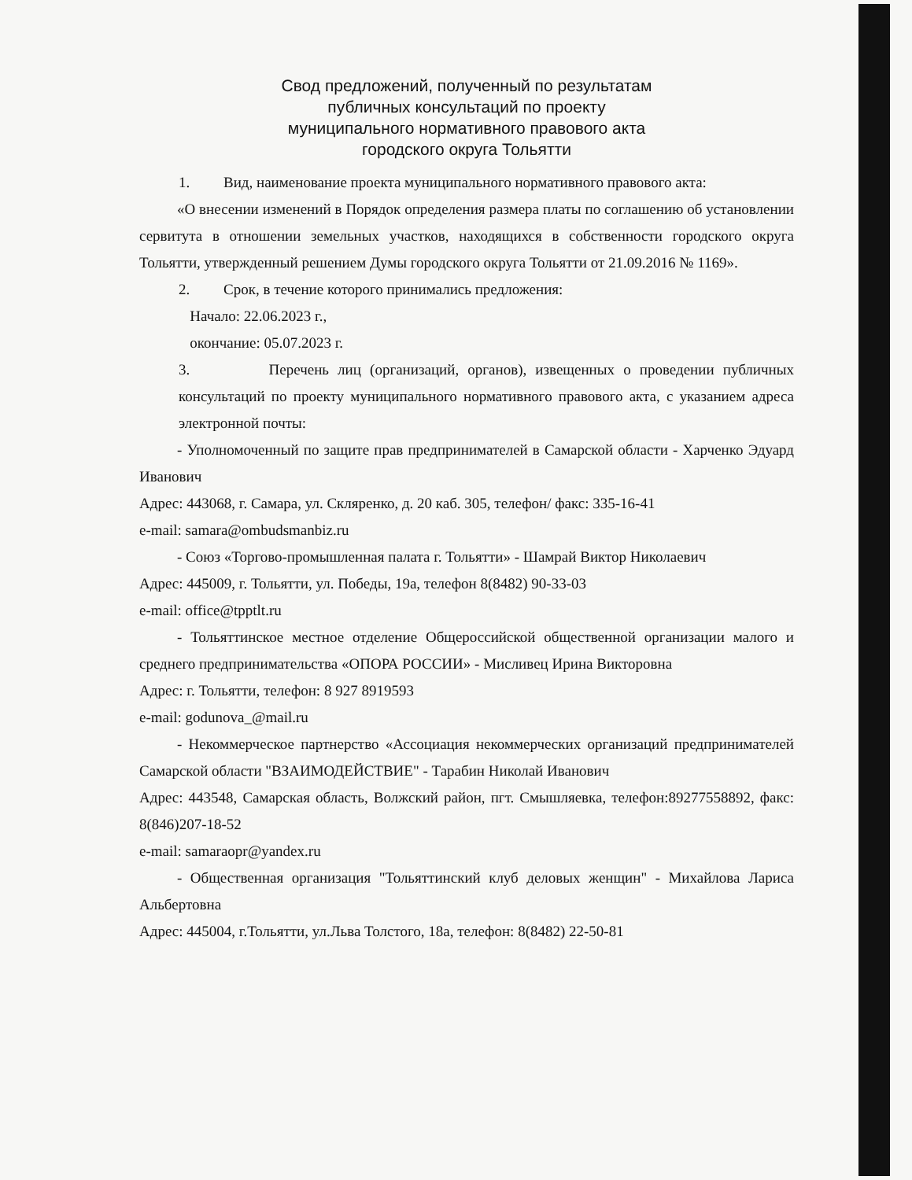Свод предложений, полученный по результатам
публичных консультаций по проекту
муниципального нормативного правового акта
городского округа Тольятти
1. Вид, наименование проекта муниципального нормативного правового акта:
«О внесении изменений в Порядок определения размера платы по соглашению об установлении сервитута в отношении земельных участков, находящихся в собственности городского округа Тольятти, утвержденный решением Думы городского округа Тольятти от 21.09.2016 № 1169».
2. Срок, в течение которого принимались предложения:
Начало: 22.06.2023 г.,
окончание: 05.07.2023 г.
3. Перечень лиц (организаций, органов), извещенных о проведении публичных консультаций по проекту муниципального нормативного правового акта, с указанием адреса электронной почты:
- Уполномоченный по защите прав предпринимателей в Самарской области - Харченко Эдуард Иванович
Адрес: 443068, г. Самара, ул. Скляренко, д. 20 каб. 305, телефон/ факс: 335-16-41
e-mail: samara@ombudsmanbiz.ru
- Союз «Торгово-промышленная палата г. Тольятти» - Шамрай Виктор Николаевич
Адрес: 445009, г. Тольятти, ул. Победы, 19а, телефон 8(8482) 90-33-03
e-mail: office@tpptlt.ru
- Тольяттинское местное отделение Общероссийской общественной организации малого и среднего предпринимательства «ОПОРА РОССИИ» - Мисливец Ирина Викторовна
Адрес: г. Тольятти, телефон: 8 927 8919593
e-mail: godunova_@mail.ru
- Некоммерческое партнерство «Ассоциация некоммерческих организаций предпринимателей Самарской области "ВЗАИМОДЕЙСТВИЕ" - Тарабин Николай Иванович
Адрес: 443548, Самарская область, Волжский район, пгт. Смышляевка, телефон:89277558892, факс: 8(846)207-18-52
e-mail: samaraopr@yandex.ru
- Общественная организация "Тольяттинский клуб деловых женщин" - Михайлова Лариса Альбертовна
Адрес: 445004, г.Тольятти, ул.Льва Толстого, 18а, телефон: 8(8482) 22-50-81